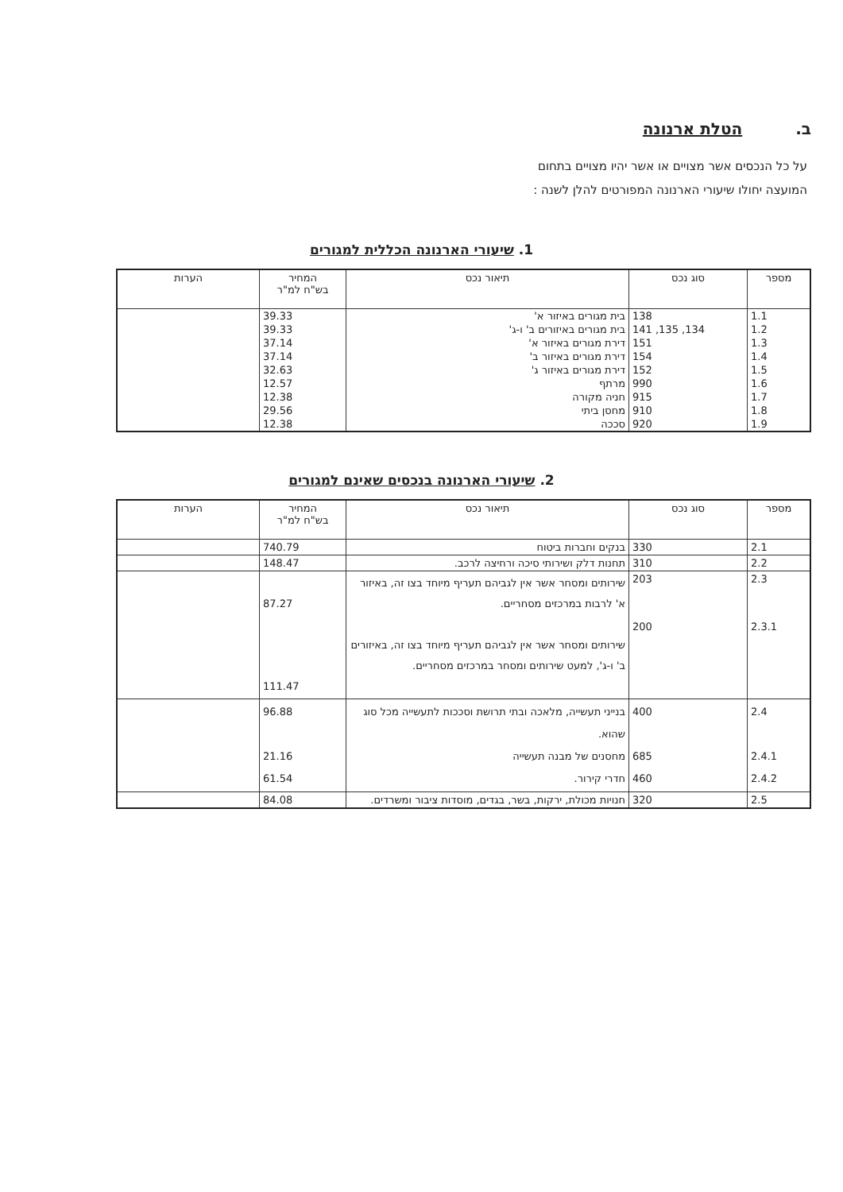ב. הטלת ארנונה
על כל הנכסים אשר מצויים או אשר יהיו מצויים בתחום המועצה יחולו שיעורי הארנונה המפורטים להלן לשנה :
1. שיעורי הארנונה הכללית למגורים
| מספר | סוג נכס | תיאור נכס | המחיר בש"ח למ"ר | הערות |
| --- | --- | --- | --- | --- |
| 1.1 | 138 | בית מגורים באיזור א' | 39.33 | |
| 1.2 | 134, 135, 141 | בית מגורים באיזורים ב' ו-ג' | 39.33 | |
| 1.3 | 151 | דירת מגורים באיזור א' | 37.14 | |
| 1.4 | 154 | דירת מגורים באיזור ב' | 37.14 | |
| 1.5 | 152 | דירת מגורים באיזור ג' | 32.63 | |
| 1.6 | 990 | מרתף | 12.57 | |
| 1.7 | 915 | חניה מקורה | 12.38 | |
| 1.8 | 910 | מחסן ביתי | 29.56 | |
| 1.9 | 920 | סככה | 12.38 | |
2. שיעורי הארנונה בנכסים שאינם למגורים
| מספר | סוג נכס | תיאור נכס | המחיר בש"ח למ"ר | הערות |
| --- | --- | --- | --- | --- |
| 2.1 | 330 | בנקים וחברות ביטוח | 740.79 | |
| 2.2 | 310 | תחנות דלק ושירותי סיכה ורחיצה לרכב. | 148.47 | |
| 2.3 2.3.1 | 203 200 | שירותים ומסחר אשר אין לגביהם תעריף מיוחד בצו זה, באיזור א' לרבות במרכזים מסחריים. שירותים ומסחר אשר אין לגביהם תעריף מיוחד בצו זה, באיזורים ב' ו-ג', למעט שירותים ומסחר במרכזים מסחריים. | 87.27 111.47 | |
| 2.4 2.4.1 2.4.2 | 400 685 460 | בנייני תעשייה, מלאכה ובתי תרושת וסככות לתעשייה מכל סוג שהוא. מחסנים של מבנה תעשייה חדרי קירור. | 96.88 21.16 61.54 | |
| 2.5 | 320 | חנויות מכולת, ירקות, בשר, בגדים, מוסדות ציבור ומשרדים. | 84.08 | |